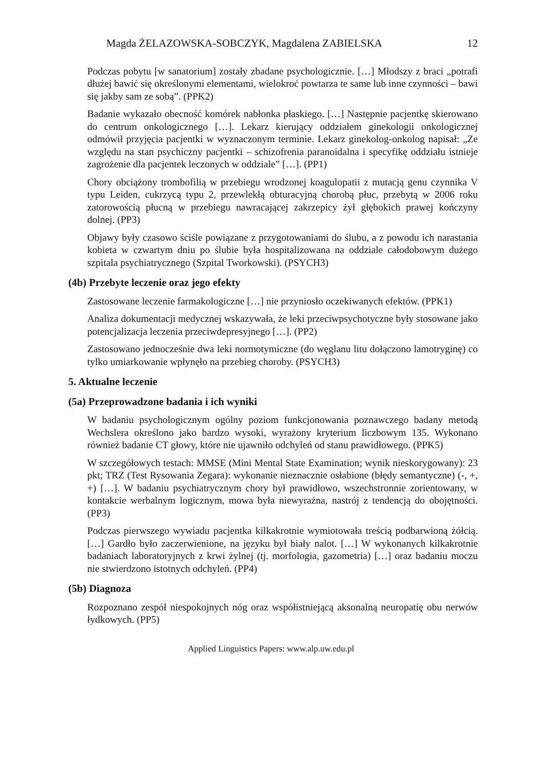Magda ŻELAZOWSKA-SOBCZYK, Magdalena ZABIELSKA 12
Podczas pobytu [w sanatorium] zostały zbadane psychologicznie. […] Młodszy z braci „potrafi dłużej bawić się określonymi elementami, wielokroć powtarza te same lub inne czynności – bawi się jakby sam ze sobą”. (PPK2)
Badanie wykazało obecność komórek nabłonka płaskiego. […] Następnie pacjentkę skierowano do centrum onkologicznego […]. Lekarz kierujący oddziałem ginekologii onkologicznej odmówił przyjęcia pacjentki w wyznaczonym terminie. Lekarz ginekolog-onkolog napisał: „Ze względu na stan psychiczny pacjentki – schizofrenia paranoidalna i specyfikę oddziału istnieje zagrożenie dla pacjentek leczonych w oddziale” […]. (PP1)
Chory obciążony trombofilią w przebiegu wrodzonej koagulopatii z mutacją genu czynnika V typu Leiden, cukrzycą typu 2, przewlekłą obturacyjną chorobą płuc, przebytą w 2006 roku zatorowością płucną w przebiegu nawracającej zakrzepicy żył głębokich prawej kończyny dolnej. (PP3)
Objawy były czasowo ściśle powiązane z przygotowaniami do ślubu, a z powodu ich narastania kobieta w czwartym dniu po ślubie była hospitalizowana na oddziale całodobowym dużego szpitala psychiatrycznego (Szpital Tworkowski). (PSYCH3)
(4b) Przebyte leczenie oraz jego efekty
Zastosowane leczenie farmakologiczne […] nie przyniosło oczekiwanych efektów. (PPK1)
Analiza dokumentacji medycznej wskazywała, że leki przeciwpsychotyczne były stosowane jako potencjalizacja leczenia przeciwdepresyjnego […]. (PP2)
Zastosowano jednocześnie dwa leki normotymiczne (do węglanu litu dołączono lamotryginę) co tylko umiarkowanie wpłynęło na przebieg choroby. (PSYCH3)
5. Aktualne leczenie
(5a) Przeprowadzone badania i ich wyniki
W badaniu psychologicznym ogólny poziom funkcjonowania poznawczego badany metodą Wechslera określono jako bardzo wysoki, wyrażony kryterium liczbowym 135. Wykonano również badanie CT głowy, które nie ujawniło odchyleń od stanu prawidłowego. (PPK5)
W szczegółowych testach: MMSE (Mini Mental State Examination; wynik nieskorygowany): 23 pkt; TRZ (Test Rysowania Zegara): wykonanie nieznacznie osłabione (błędy semantyczne) (-, +, +) […]. W badaniu psychiatrycznym chory był prawidłowo, wszechstronnie zorientowany, w kontakcie werbalnym logicznym, mowa była niewyraźna, nastrój z tendencją do obojętności. (PP3)
Podczas pierwszego wywiadu pacjentka kilkakrotnie wymiotowała treścią podbarwioną żółcią. […] Gardło było zaczerwienione, na języku był biały nalot. […] W wykonanych kilkakrotnie badaniach laboratoryjnych z krwi żylnej (tj. morfologia, gazometria) […] oraz badaniu moczu nie stwierdzono istotnych odchyleń. (PP4)
(5b) Diagnoza
Rozpoznano zespół niespokojnych nóg oraz współistniejącą aksonalną neuropatię obu nerwów łydkowych. (PP5)
Applied Linguistics Papers: www.alp.uw.edu.pl